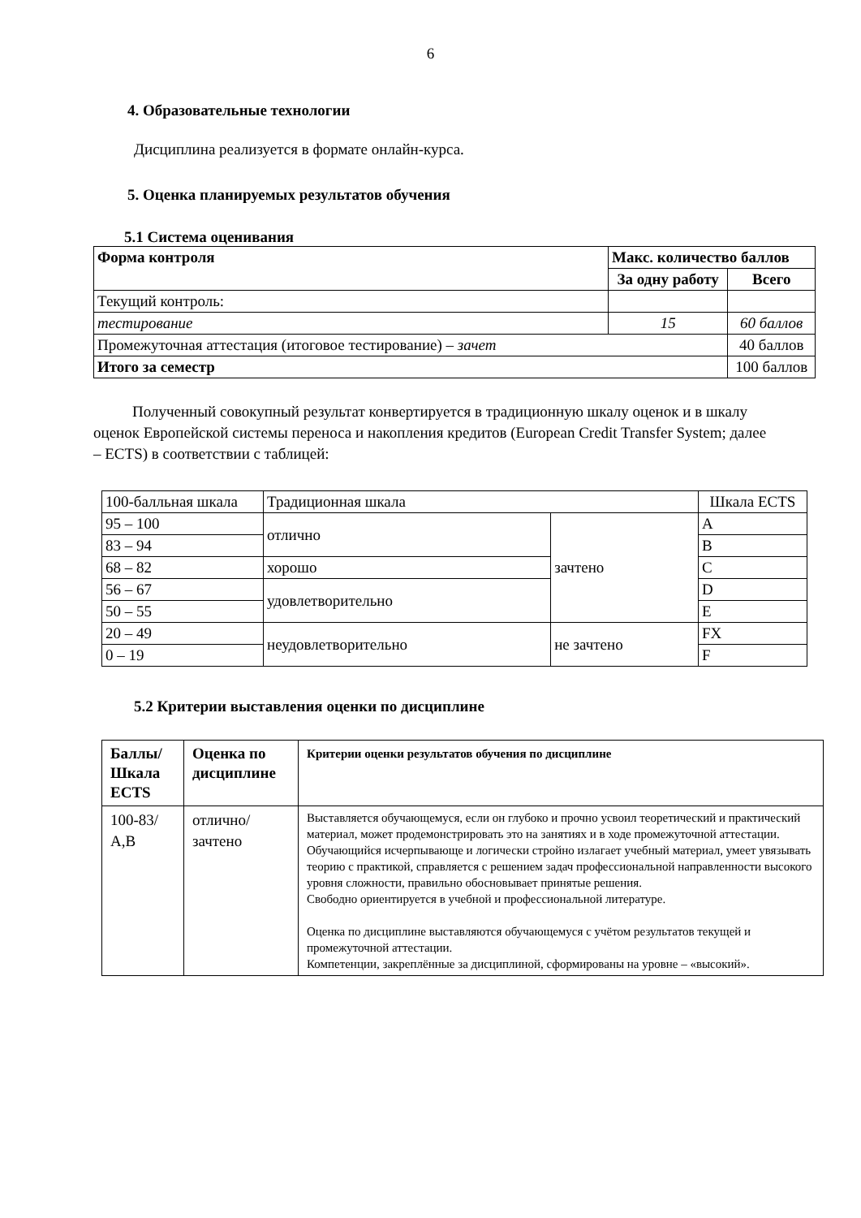6
4. Образовательные технологии
Дисциплина реализуется в формате онлайн-курса.
5. Оценка планируемых результатов обучения
5.1 Система оценивания
| Форма контроля | Макс. количество баллов | |
| --- | --- | --- |
| | За одну работу | Всего |
| Текущий контроль: | | |
| тестирование | 15 | 60 баллов |
| Промежуточная аттестация (итоговое тестирование) – зачет | | 40 баллов |
| Итого за семестр | | 100 баллов |
Полученный совокупный результат конвертируется в традиционную шкалу оценок и в шкалу оценок Европейской системы переноса и накопления кредитов (European Credit Transfer System; далее – ECTS) в соответствии с таблицей:
| 100-балльная шкала | Традиционная шкала | | Шкала ECTS |
| 95 – 100 | отлично | зачтено | A |
| 83 – 94 | | | B |
| 68 – 82 | хорошо | | C |
| 56 – 67 | удовлетворительно | | D |
| 50 – 55 | | | E |
| 20 – 49 | неудовлетворительно | не зачтено | FX |
| 0 – 19 | | | F |
5.2 Критерии выставления оценки по дисциплине
| Баллы/ Шкала ECTS | Оценка по дисциплине | Критерии оценки результатов обучения по дисциплине |
| --- | --- | --- |
| 100-83/ A,B | отлично/ зачтено | Выставляется обучающемуся, если он глубоко и прочно усвоил теоретический и практический материал, может продемонстрировать это на занятиях и в ходе промежуточной аттестации. Обучающийся исчерпывающе и логически стройно излагает учебный материал, умеет увязывать теорию с практикой, справляется с решением задач профессиональной направленности высокого уровня сложности, правильно обосновывает принятые решения. Свободно ориентируется в учебной и профессиональной литературе. Оценка по дисциплине выставляются обучающемуся с учётом результатов текущей и промежуточной аттестации. Компетенции, закреплённые за дисциплиной, сформированы на уровне – «высокий». |